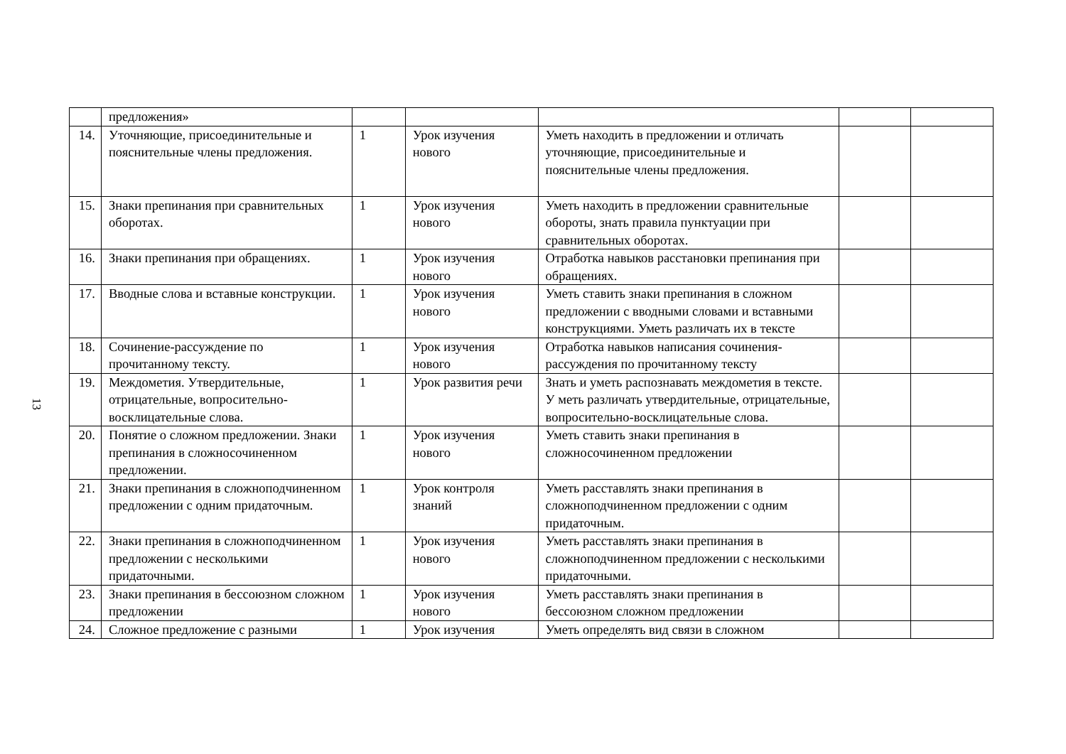13
| | предложения» | | | | | |
| 14. | Уточняющие, присоединительные и пояснительные члены предложения. | 1 | Урок изучения нового | Уметь находить в предложении и отличать уточняющие, присоединительные и пояснительные члены предложения. | | |
| 15. | Знаки препинания при сравнительных оборотах. | 1 | Урок изучения нового | Уметь находить в предложении сравнительные обороты, знать правила пунктуации при сравнительных оборотах. | | |
| 16. | Знаки препинания при обращениях. | 1 | Урок изучения нового | Отработка навыков расстановки препинания при обращениях. | | |
| 17. | Вводные слова и вставные конструкции. | 1 | Урок изучения нового | Уметь ставить знаки препинания в сложном предложении с вводными словами и вставными конструкциями. Уметь различать их в тексте | | |
| 18. | Сочинение-рассуждение по прочитанному тексту. | 1 | Урок изучения нового | Отработка навыков написания сочинения-рассуждения по прочитанному тексту | | |
| 19. | Междометия. Утвердительные, отрицательные, вопросительно-восклицательные слова. | 1 | Урок развития речи | Знать и уметь распознавать междометия в тексте. У меть различать утвердительные, отрицательные, вопросительно-восклицательные слова. | | |
| 20. | Понятие о сложном предложении. Знаки препинания в сложносочиненном предложении. | 1 | Урок изучения нового | Уметь ставить знаки препинания в сложносочиненном предложении | | |
| 21. | Знаки препинания в сложноподчиненном предложении с одним придаточным. | 1 | Урок контроля знаний | Уметь расставлять знаки препинания в сложноподчиненном предложении с одним придаточным. | | |
| 22. | Знаки препинания в сложноподчиненном предложении с несколькими придаточными. | 1 | Урок изучения нового | Уметь расставлять знаки препинания в сложноподчиненном предложении с несколькими придаточными. | | |
| 23. | Знаки препинания в бессоюзном сложном предложении | 1 | Урок изучения нового | Уметь расставлять знаки препинания в бессоюзном сложном предложении | | |
| 24. | Сложное предложение с разными | 1 | Урок изучения | Уметь определять вид связи в сложном | | |